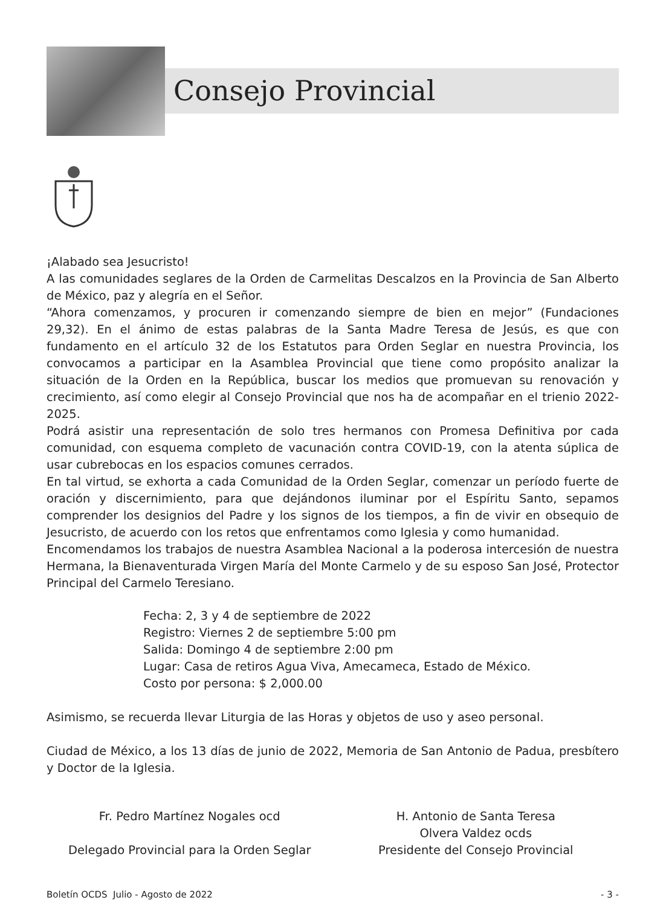Consejo Provincial
¡Alabado sea Jesucristo!
A las comunidades seglares de la Orden de Carmelitas Descalzos en la Provincia de San Alberto de México, paz y alegría en el Señor.
“Ahora comenzamos, y procuren ir comenzando siempre de bien en mejor” (Fundaciones 29,32). En el ánimo de estas palabras de la Santa Madre Teresa de Jesús, es que con fundamento en el artículo 32 de los Estatutos para Orden Seglar en nuestra Provincia, los convocamos a participar en la Asamblea Provincial que tiene como propósito analizar la situación de la Orden en la República, buscar los medios que promuevan su renovación y crecimiento, así como elegir al Consejo Provincial que nos ha de acompañar en el trienio 2022-2025.
Podrá asistir una representación de solo tres hermanos con Promesa Definitiva por cada comunidad, con esquema completo de vacunación contra COVID-19, con la atenta súplica de usar cubrebocas en los espacios comunes cerrados.
En tal virtud, se exhorta a cada Comunidad de la Orden Seglar, comenzar un período fuerte de oración y discernimiento, para que dejándonos iluminar por el Espíritu Santo, sepamos comprender los designios del Padre y los signos de los tiempos, a fin de vivir en obsequio de Jesucristo, de acuerdo con los retos que enfrentamos como Iglesia y como humanidad.
Encomendamos los trabajos de nuestra Asamblea Nacional a la poderosa intercesión de nuestra Hermana, la Bienaventurada Virgen María del Monte Carmelo y de su esposo San José, Protector Principal del Carmelo Teresiano.
Fecha: 2, 3 y 4 de septiembre de 2022
Registro: Viernes 2 de septiembre 5:00 pm
Salida: Domingo 4 de septiembre 2:00 pm
Lugar: Casa de retiros Agua Viva, Amecameca, Estado de México.
Costo por persona: $ 2,000.00
Asimismo, se recuerda llevar Liturgia de las Horas y objetos de uso y aseo personal.
Ciudad de México, a los 13 días de junio de 2022, Memoria de San Antonio de Padua, presbítero y Doctor de la Iglesia.
Fr. Pedro Martínez Nogales ocd
Delegado Provincial para la Orden Seglar
H. Antonio de Santa Teresa
Olvera Valdez ocds
Presidente del Consejo Provincial
Boletín OCDS Julio - Agosto de 2022 - 3 -